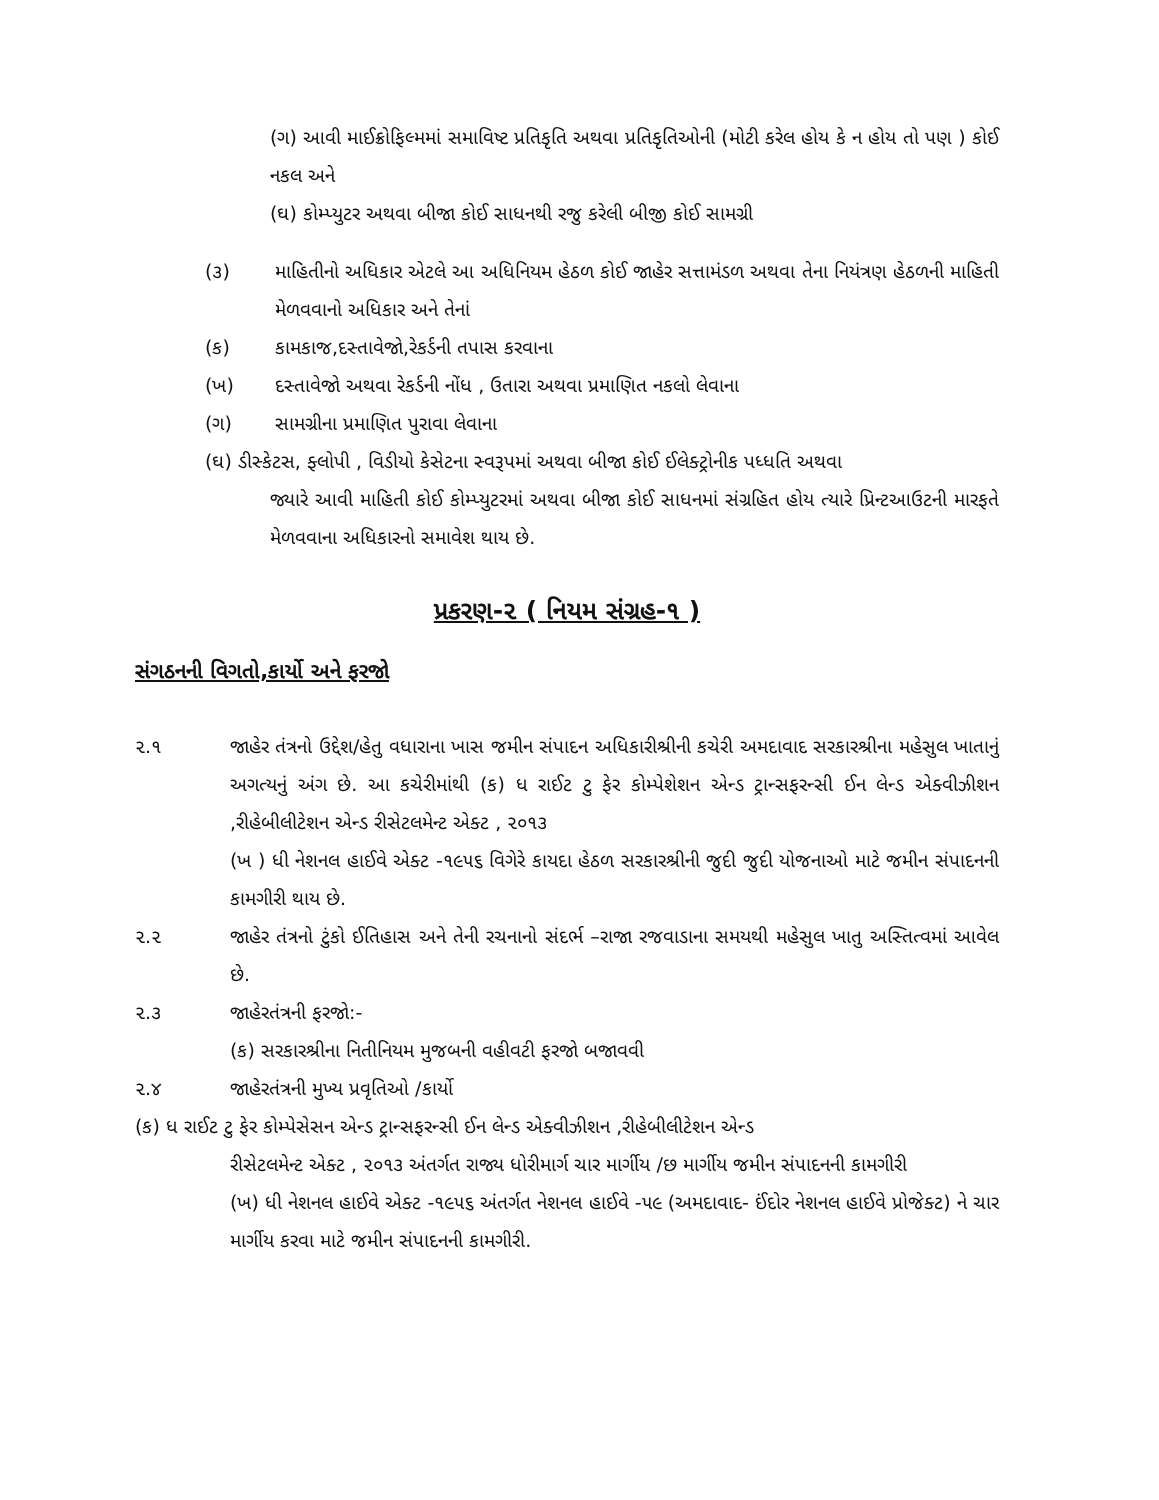(ગ) આવી માઈક્રોફિલ્મમાં સમાવિષ્ટ પ્રતિકૃતિ અથવા પ્રતિકૃતિઓની (મોટી કરેલ હોય કે ન હોય તો પણ ) કોઈ નકલ અને
(ઘ) કોમ્પ્યુટર અથવા બીજા કોઈ સાધનથી રજુ કરેલી બીજી કોઈ સામગ્રી
(૩) માહિતીનો અધિકાર એટલે આ અધિનિયમ હેઠળ કોઈ જાહેર સત્તામંડળ અથવા તેના નિયંત્રણ હેઠળની માહિતી મેળવવાનો અધિકાર અને તેનાં
(ક) કામકાજ,દસ્તાવેજો,રેકર્ડની તપાસ કરવાના
(ખ) દસ્તાવેજો અથવા રેકર્ડની નોંધ , ઉતારા અથવા પ્રમાણિત નકલો લેવાના
(ગ) સામગ્રીના પ્રમાણિત પુરાવા લેવાના
(ઘ) ડીસ્કેટસ, ફ્લોપી , વિડીયો કેસેટના સ્વરૂપમાં અથવા બીજા કોઈ ઈલેક્ટ્રોનીક પધ્ધતિ અથવા
જ્યારે આવી માહિતી કોઈ કોમ્પ્યુટરમાં અથવા બીજા કોઈ સાધનમાં સંગ્રહિત હોય ત્યારે પ્રિન્ટઆઉટની મારફતે મેળવવાના અધિકારનો સમાવેશ થાય છે.
પ્રકરણ-૨ ( નિયમ સંગ્રહ-૧ )
સંગઠનની વિગતો,કાર્યો અને ફરજો
૨.૧ જાહેર તંત્રનો ઉદ્દેશ/હેતુ વધારાના ખાસ જમીન સંપાદન અધિકારીશ્રીની કચેરી અમદાવાદ સરકારશ્રીના મહેસુલ ખાતાનું અગત્યનું અંગ છે. આ કચેરીમાંથી (ક) ધ રાઈટ ટુ ફેર કોમ્પેશેશન એન્ડ ટ્રાન્સફરન્સી ઈન લેન્ડ એક્વીઝીશન ,રીહેબીલીટેશન એન્ડ રીસેટલમેન્ટ એક્ટ , ૨૦૧૩
(ખ ) ધી નેશનલ હાઈવે એક્ટ -૧૯૫૬ વિગેરે કાયદા હેઠળ સરકારશ્રીની જુદી જુદી યોજનાઓ માટે જમીન સંપાદનની કામગીરી થાય છે.
૨.૨ જાહેર તંત્રનો ટુંકો ઈતિહાસ અને તેની રચનાનો સંદર્ભ –રાજા રજવાડાના સમયથી મહેસુલ ખાતુ અસ્તિત્વમાં આવેલ છે.
૨.૩ જાહેરતંત્રની ફરજો:-
(ક) સરકારશ્રીના નિતીનિયમ મુજબની વહીવટી ફરજો બજાવવી
૨.૪ જાહેરતંત્રની મુખ્ય પ્રવૃતિઓ /કાર્યો
(ક) ધ રાઈટ ટુ ફેર કોમ્પેસેસન એન્ડ ટ્રાન્સફરન્સી ઈન લેન્ડ એક્વીઝીશન ,રીહેબીલીટેશન એન્ડ
રીસેટલમેન્ટ એક્ટ , ૨૦૧૩ અંતર્ગત રાજ્ય ધોરીમાર્ગ ચાર માર્ગીય /છ માર્ગીય જમીન સંપાદનની કામગીરી
(ખ) ધી નેશનલ હાઈવે એક્ટ -૧૯૫૬ અંતર્ગત નેશનલ હાઈવે -૫૯ (અમદાવાદ- ઈંદોર નેશનલ હાઈવે પ્રોજેક્ટ) ને ચાર માર્ગીય કરવા માટે જમીન સંપાદનની કામગીરી.